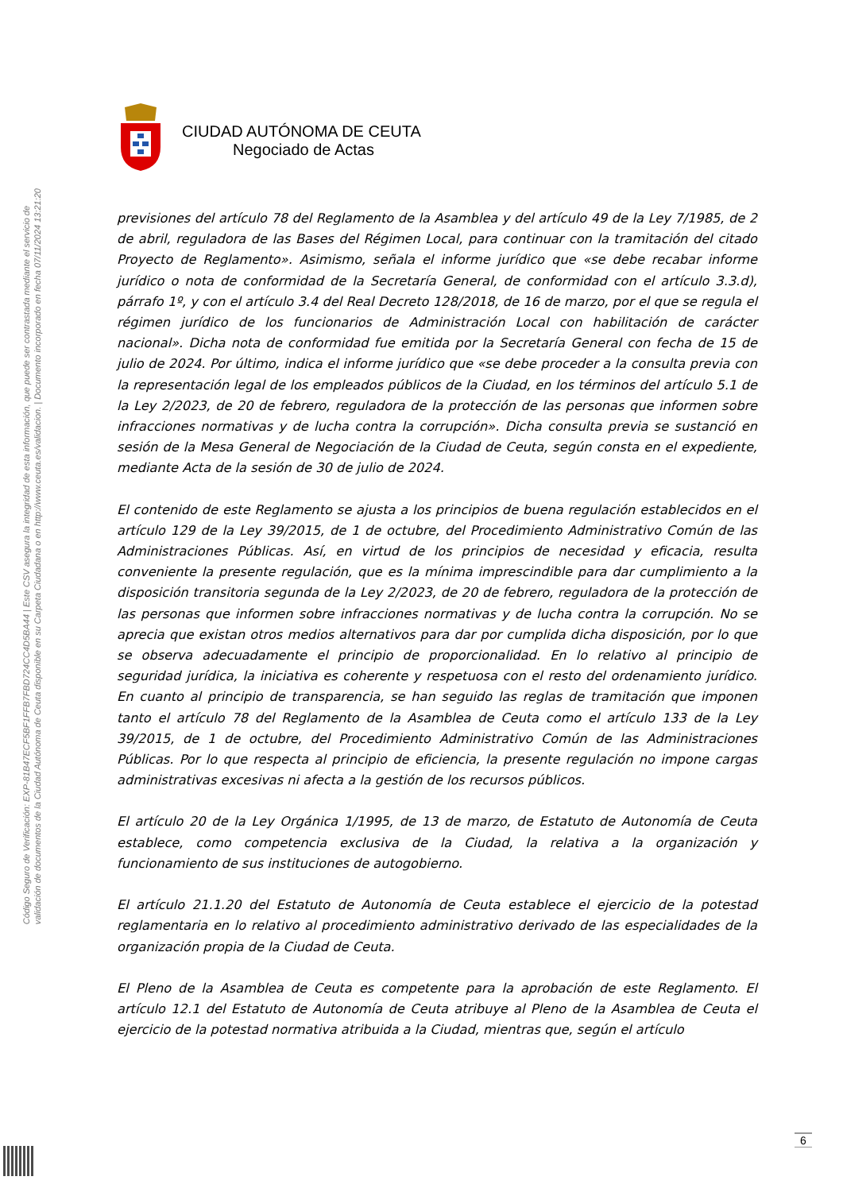Código Seguro de Verificación: EXP-81B47ECF5BF1FFB7FBD724CC4D5BA44 | Este CSV asegura la integridad de esta información, que puede ser contrastada mediante el servicio de
validación de documentos de la Ciudad Autónoma de Ceuta disponible en su Carpeta Ciudadana o en http://www.ceuta.es/validacion. | Documento incorporado en fecha 07/11/2024 13:21:20
CIUDAD AUTÓNOMA DE CEUTA
Negociado de Actas
previsiones del artículo 78 del Reglamento de la Asamblea y del artículo 49 de la Ley 7/1985, de 2 de abril, reguladora de las Bases del Régimen Local, para continuar con la tramitación del citado Proyecto de Reglamento». Asimismo, señala el informe jurídico que «se debe recabar informe jurídico o nota de conformidad de la Secretaría General, de conformidad con el artículo 3.3.d), párrafo 1º, y con el artículo 3.4 del Real Decreto 128/2018, de 16 de marzo, por el que se regula el régimen jurídico de los funcionarios de Administración Local con habilitación de carácter nacional». Dicha nota de conformidad fue emitida por la Secretaría General con fecha de 15 de julio de 2024. Por último, indica el informe jurídico que «se debe proceder a la consulta previa con la representación legal de los empleados públicos de la Ciudad, en los términos del artículo 5.1 de la Ley 2/2023, de 20 de febrero, reguladora de la protección de las personas que informen sobre infracciones normativas y de lucha contra la corrupción». Dicha consulta previa se sustanció en sesión de la Mesa General de Negociación de la Ciudad de Ceuta, según consta en el expediente, mediante Acta de la sesión de 30 de julio de 2024.
El contenido de este Reglamento se ajusta a los principios de buena regulación establecidos en el artículo 129 de la Ley 39/2015, de 1 de octubre, del Procedimiento Administrativo Común de las Administraciones Públicas. Así, en virtud de los principios de necesidad y eficacia, resulta conveniente la presente regulación, que es la mínima imprescindible para dar cumplimiento a la disposición transitoria segunda de la Ley 2/2023, de 20 de febrero, reguladora de la protección de las personas que informen sobre infracciones normativas y de lucha contra la corrupción. No se aprecia que existan otros medios alternativos para dar por cumplida dicha disposición, por lo que se observa adecuadamente el principio de proporcionalidad. En lo relativo al principio de seguridad jurídica, la iniciativa es coherente y respetuosa con el resto del ordenamiento jurídico. En cuanto al principio de transparencia, se han seguido las reglas de tramitación que imponen tanto el artículo 78 del Reglamento de la Asamblea de Ceuta como el artículo 133 de la Ley 39/2015, de 1 de octubre, del Procedimiento Administrativo Común de las Administraciones Públicas. Por lo que respecta al principio de eficiencia, la presente regulación no impone cargas administrativas excesivas ni afecta a la gestión de los recursos públicos.
El artículo 20 de la Ley Orgánica 1/1995, de 13 de marzo, de Estatuto de Autonomía de Ceuta establece, como competencia exclusiva de la Ciudad, la relativa a la organización y funcionamiento de sus instituciones de autogobierno.
El artículo 21.1.20 del Estatuto de Autonomía de Ceuta establece el ejercicio de la potestad reglamentaria en lo relativo al procedimiento administrativo derivado de las especialidades de la organización propia de la Ciudad de Ceuta.
El Pleno de la Asamblea de Ceuta es competente para la aprobación de este Reglamento. El artículo 12.1 del Estatuto de Autonomía de Ceuta atribuye al Pleno de la Asamblea de Ceuta el ejercicio de la potestad normativa atribuida a la Ciudad, mientras que, según el artículo
6